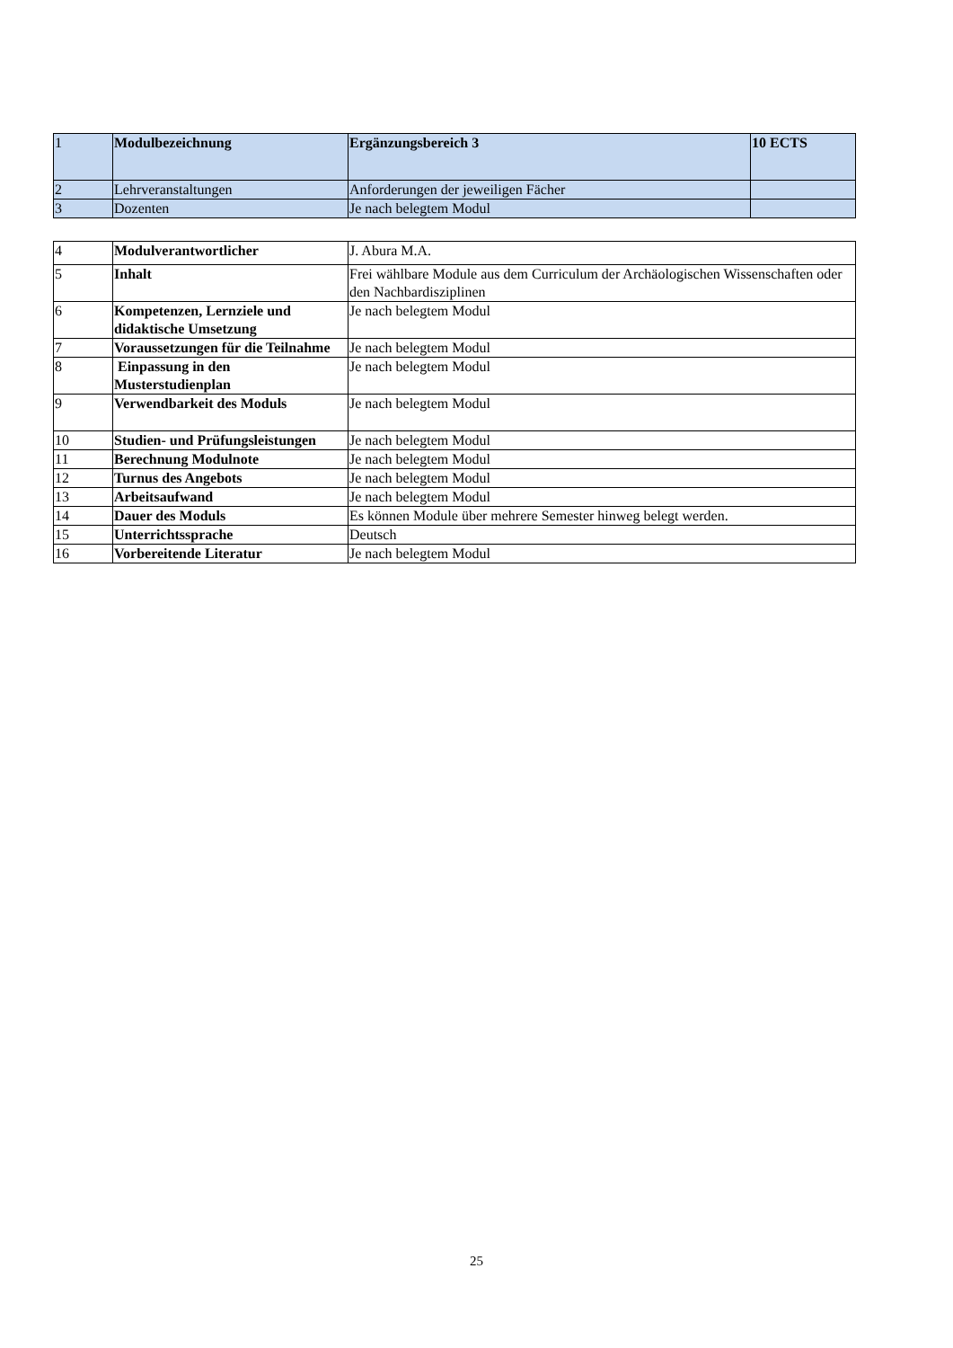| 1 | Modulbezeichnung | Ergänzungsbereich 3 | 10 ECTS |
| 2 | Lehrveranstaltungen | Anforderungen der jeweiligen Fächer | |
| 3 | Dozenten | Je nach belegtem Modul | |
| 4 | Modulverantwortlicher | J. Abura M.A. |
| 5 | Inhalt | Frei wählbare Module aus dem Curriculum der Archäologischen Wissenschaften oder den Nachbardisziplinen |
| 6 | Kompetenzen, Lernziele und didaktische Umsetzung | Je nach belegtem Modul |
| 7 | Voraussetzungen für die Teilnahme | Je nach belegtem Modul |
| 8 | Einpassung in den Musterstudienplan | Je nach belegtem Modul |
| 9 | Verwendbarkeit des Moduls | Je nach belegtem Modul |
| 10 | Studien- und Prüfungsleistungen | Je nach belegtem Modul |
| 11 | Berechnung Modulnote | Je nach belegtem Modul |
| 12 | Turnus des Angebots | Je nach belegtem Modul |
| 13 | Arbeitsaufwand | Je nach belegtem Modul |
| 14 | Dauer des Moduls | Es können Module über mehrere Semester hinweg belegt werden. |
| 15 | Unterrichtssprache | Deutsch |
| 16 | Vorbereitende Literatur | Je nach belegtem Modul |
25